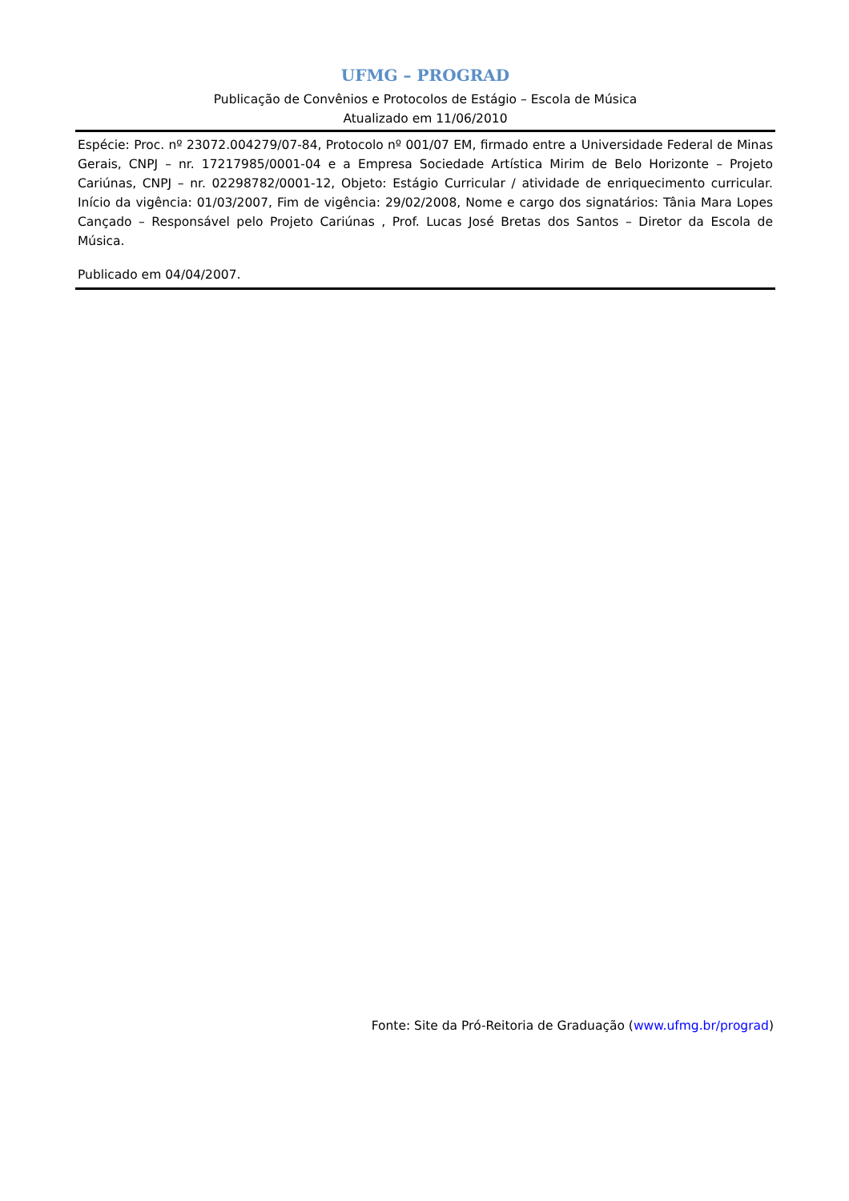UFMG – PROGRAD
Publicação de Convênios e Protocolos de Estágio – Escola de Música
Atualizado em 11/06/2010
Espécie: Proc. nº 23072.004279/07-84, Protocolo nº 001/07 EM, firmado entre a Universidade Federal de Minas Gerais, CNPJ – nr. 17217985/0001-04 e a Empresa Sociedade Artística Mirim de Belo Horizonte – Projeto Cariúnas, CNPJ – nr. 02298782/0001-12, Objeto: Estágio Curricular / atividade de enriquecimento curricular. Início da vigência: 01/03/2007, Fim de vigência: 29/02/2008, Nome e cargo dos signatários: Tânia Mara Lopes Cançado – Responsável pelo Projeto Cariúnas , Prof. Lucas José Bretas dos Santos – Diretor da Escola de Música.
Publicado em 04/04/2007.
Fonte: Site da Pró-Reitoria de Graduação (www.ufmg.br/prograd)